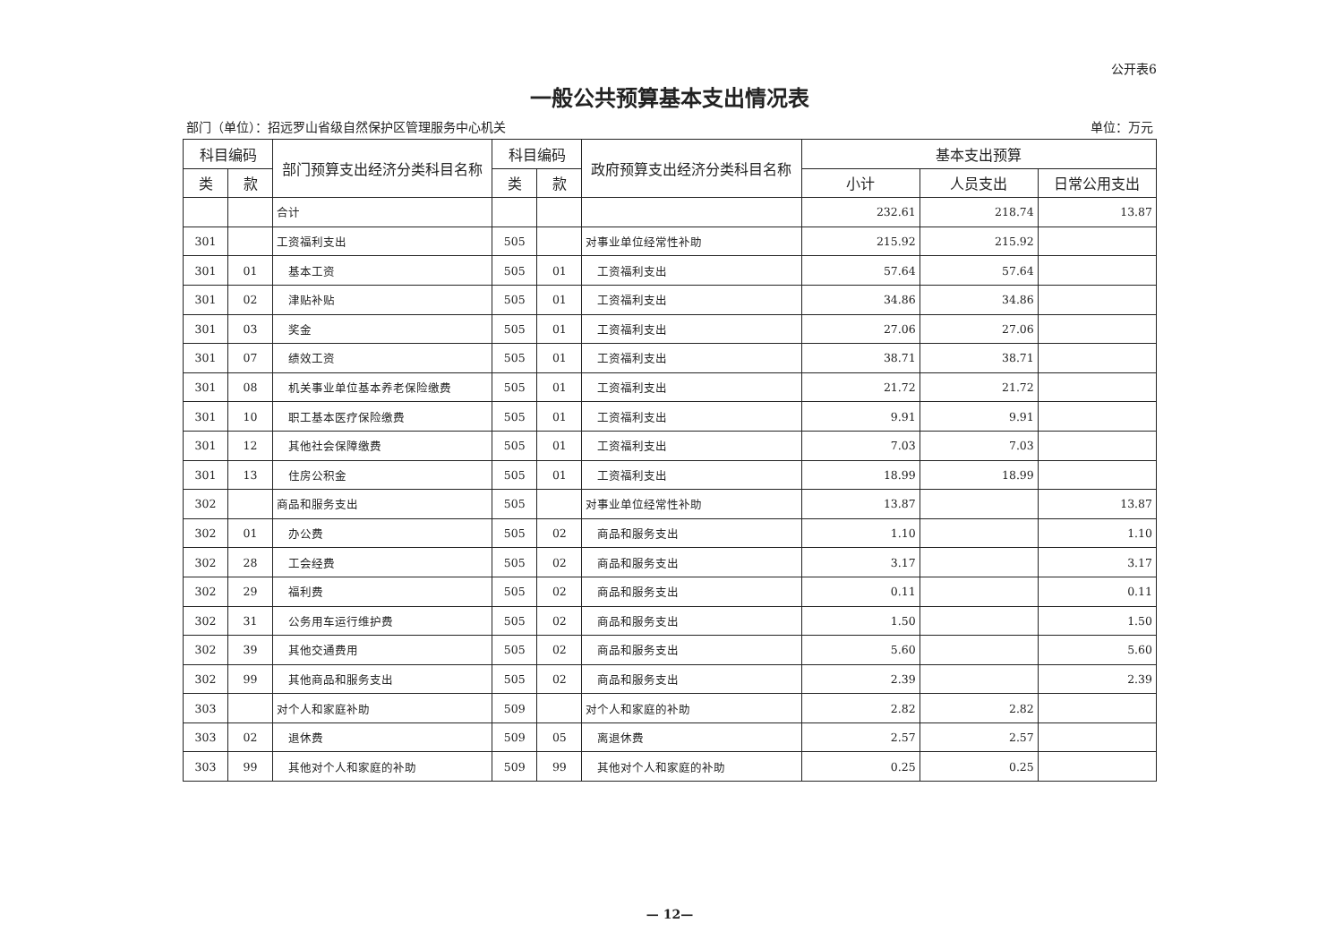公开表6
一般公共预算基本支出情况表
部门（单位）：招远罗山省级自然保护区管理服务中心机关 单位：万元
| 科目编码 | | 部门预算支出经济分类科目名称 | 科目编码 | | 政府预算支出经济分类科目名称 | 基本支出预算 | | |
| --- | --- | --- | --- | --- | --- | --- | --- | --- |
| 类 | 款 | | 类 | 款 | | 小计 | 人员支出 | 日常公用支出 |
| | | 合计 | | | | 232.61 | 218.74 | 13.87 |
| 301 | | 工资福利支出 | 505 | | 对事业单位经常性补助 | 215.92 | 215.92 | |
| 301 | 01 | 基本工资 | 505 | 01 | 工资福利支出 | 57.64 | 57.64 | |
| 301 | 02 | 津贴补贴 | 505 | 01 | 工资福利支出 | 34.86 | 34.86 | |
| 301 | 03 | 奖金 | 505 | 01 | 工资福利支出 | 27.06 | 27.06 | |
| 301 | 07 | 绩效工资 | 505 | 01 | 工资福利支出 | 38.71 | 38.71 | |
| 301 | 08 | 机关事业单位基本养老保险缴费 | 505 | 01 | 工资福利支出 | 21.72 | 21.72 | |
| 301 | 10 | 职工基本医疗保险缴费 | 505 | 01 | 工资福利支出 | 9.91 | 9.91 | |
| 301 | 12 | 其他社会保障缴费 | 505 | 01 | 工资福利支出 | 7.03 | 7.03 | |
| 301 | 13 | 住房公积金 | 505 | 01 | 工资福利支出 | 18.99 | 18.99 | |
| 302 | | 商品和服务支出 | 505 | | 对事业单位经常性补助 | 13.87 | | 13.87 |
| 302 | 01 | 办公费 | 505 | 02 | 商品和服务支出 | 1.10 | | 1.10 |
| 302 | 28 | 工会经费 | 505 | 02 | 商品和服务支出 | 3.17 | | 3.17 |
| 302 | 29 | 福利费 | 505 | 02 | 商品和服务支出 | 0.11 | | 0.11 |
| 302 | 31 | 公务用车运行维护费 | 505 | 02 | 商品和服务支出 | 1.50 | | 1.50 |
| 302 | 39 | 其他交通费用 | 505 | 02 | 商品和服务支出 | 5.60 | | 5.60 |
| 302 | 99 | 其他商品和服务支出 | 505 | 02 | 商品和服务支出 | 2.39 | | 2.39 |
| 303 | | 对个人和家庭补助 | 509 | | 对个人和家庭的补助 | 2.82 | 2.82 | |
| 303 | 02 | 退休费 | 509 | 05 | 离退休费 | 2.57 | 2.57 | |
| 303 | 99 | 其他对个人和家庭的补助 | 509 | 99 | 其他对个人和家庭的补助 | 0.25 | 0.25 | |
— 12—